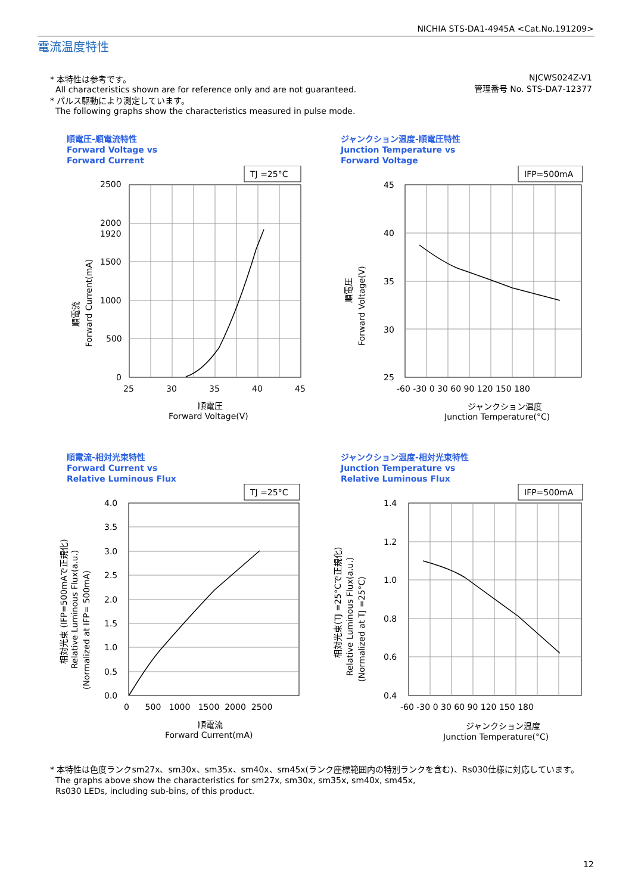NICHIA STS-DA1-4945A <Cat.No.191209>
電流温度特性
* 本特性は参考です。
All characteristics shown are for reference only and are not guaranteed.
* パルス駆動により測定しています。
The following graphs show the characteristics measured in pulse mode.
NJCWS024Z-V1
管理番号 No. STS-DA7-12377
順電圧-順電流特性
Forward Voltage vs
Forward Current
TJ =25°C
2500
2000
1920
1500
1000
500
0
25
30
35
40
45
順電圧
Forward Voltage(V)
順電流
Forward Current(mA)
ジャンクション温度-順電圧特性
Junction Temperature vs
Forward Voltage
IFP=500mA
45
40
35
30
25
-60 -30 0 30 60 90 120 150 180
ジャンクション温度
Junction Temperature(°C)
順電圧
Forward Voltage(V)
順電流-相対光束特性
Forward Current vs
Relative Luminous Flux
TJ =25°C
4.0
3.5
3.0
2.5
2.0
1.5
1.0
0.5
0.0
0 500 1000 1500 2000 2500
順電流
Forward Current(mA)
相対光束 (IFP=500mAで正規化)
Relative Luminous Flux(a.u.)
(Normalized at IFP= 500mA)
ジャンクション温度-相対光束特性
Junction Temperature vs
Relative Luminous Flux
IFP=500mA
1.4
1.2
1.0
0.8
0.6
0.4
-60 -30 0 30 60 90 120 150 180
ジャンクション温度
Junction Temperature(°C)
相対光束(TJ =25°Cで正規化)
Relative Luminous Flux(a.u.)
(Normalized at TJ =25°C)
* 本特性は色度ランクsm27x、sm30x、sm35x、sm40x、sm45x(ランク座標範囲内の特別ランクを含む)、Rs030仕様に対応しています。
The graphs above show the characteristics for sm27x, sm30x, sm35x, sm40x, sm45x,
Rs030 LEDs, including sub-bins, of this product.
12